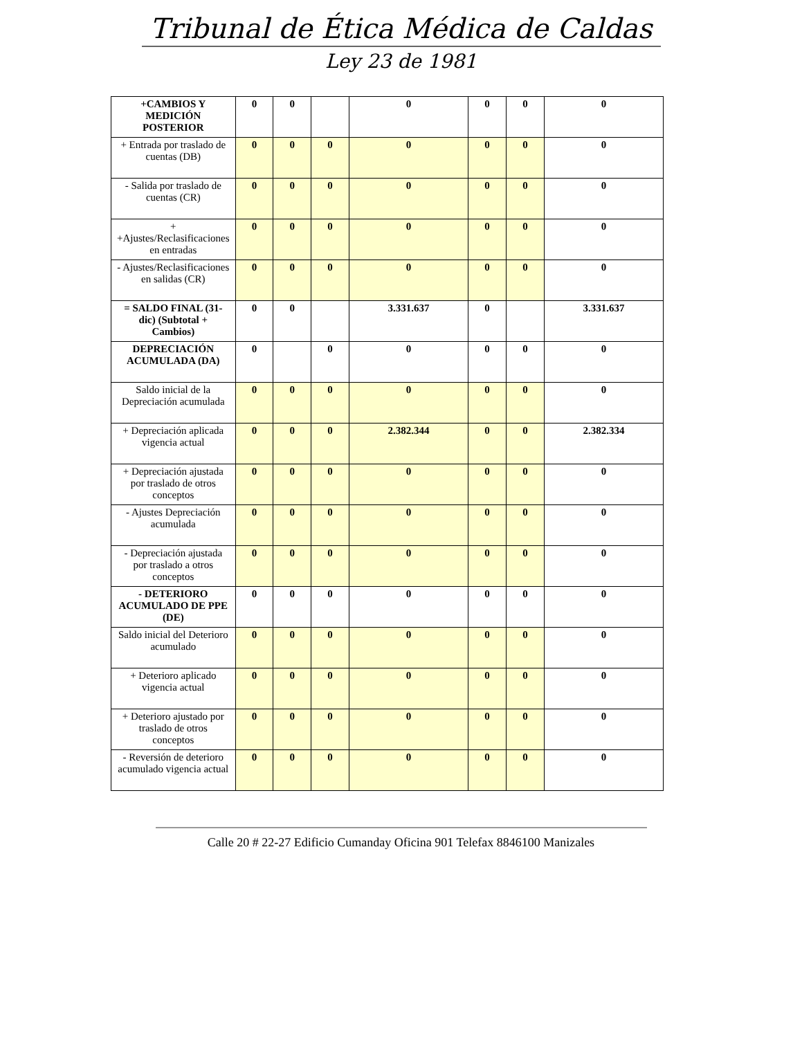Tribunal de Ética Médica de Caldas
Ley 23 de 1981
| +CAMBIOS Y MEDICIÓN POSTERIOR | 0 | 0 | | 0 | 0 | 0 | 0 |
| + Entrada por traslado de cuentas (DB) | 0 | 0 | 0 | 0 | 0 | 0 | 0 |
| - Salida por traslado de cuentas (CR) | 0 | 0 | 0 | 0 | 0 | 0 | 0 |
| + +Ajustes/Reclasificaciones en entradas | 0 | 0 | 0 | 0 | 0 | 0 | 0 |
| - Ajustes/Reclasificaciones en salidas (CR) | 0 | 0 | 0 | 0 | 0 | 0 | 0 |
| = SALDO FINAL (31-dic) (Subtotal + Cambios) | 0 | 0 | | 3.331.637 | 0 | | 3.331.637 |
| DEPRECIACIÓN ACUMULADA (DA) | 0 | | 0 | 0 | 0 | 0 | 0 |
| Saldo inicial de la Depreciación acumulada | 0 | 0 | 0 | 0 | 0 | 0 | 0 |
| + Depreciación aplicada vigencia actual | 0 | 0 | 0 | 2.382.344 | 0 | 0 | 2.382.334 |
| + Depreciación ajustada por traslado de otros conceptos | 0 | 0 | 0 | 0 | 0 | 0 | 0 |
| - Ajustes Depreciación acumulada | 0 | 0 | 0 | 0 | 0 | 0 | 0 |
| - Depreciación ajustada por traslado a otros conceptos | 0 | 0 | 0 | 0 | 0 | 0 | 0 |
| - DETERIORO ACUMULADO DE PPE (DE) | 0 | 0 | 0 | 0 | 0 | 0 | 0 |
| Saldo inicial del Deterioro acumulado | 0 | 0 | 0 | 0 | 0 | 0 | 0 |
| + Deterioro aplicado vigencia actual | 0 | 0 | 0 | 0 | 0 | 0 | 0 |
| + Deterioro ajustado por traslado de otros conceptos | 0 | 0 | 0 | 0 | 0 | 0 | 0 |
| - Reversión de deterioro acumulado vigencia actual | 0 | 0 | 0 | 0 | 0 | 0 | 0 |
Calle 20 # 22-27 Edificio Cumanday Oficina 901 Telefax 8846100 Manizales